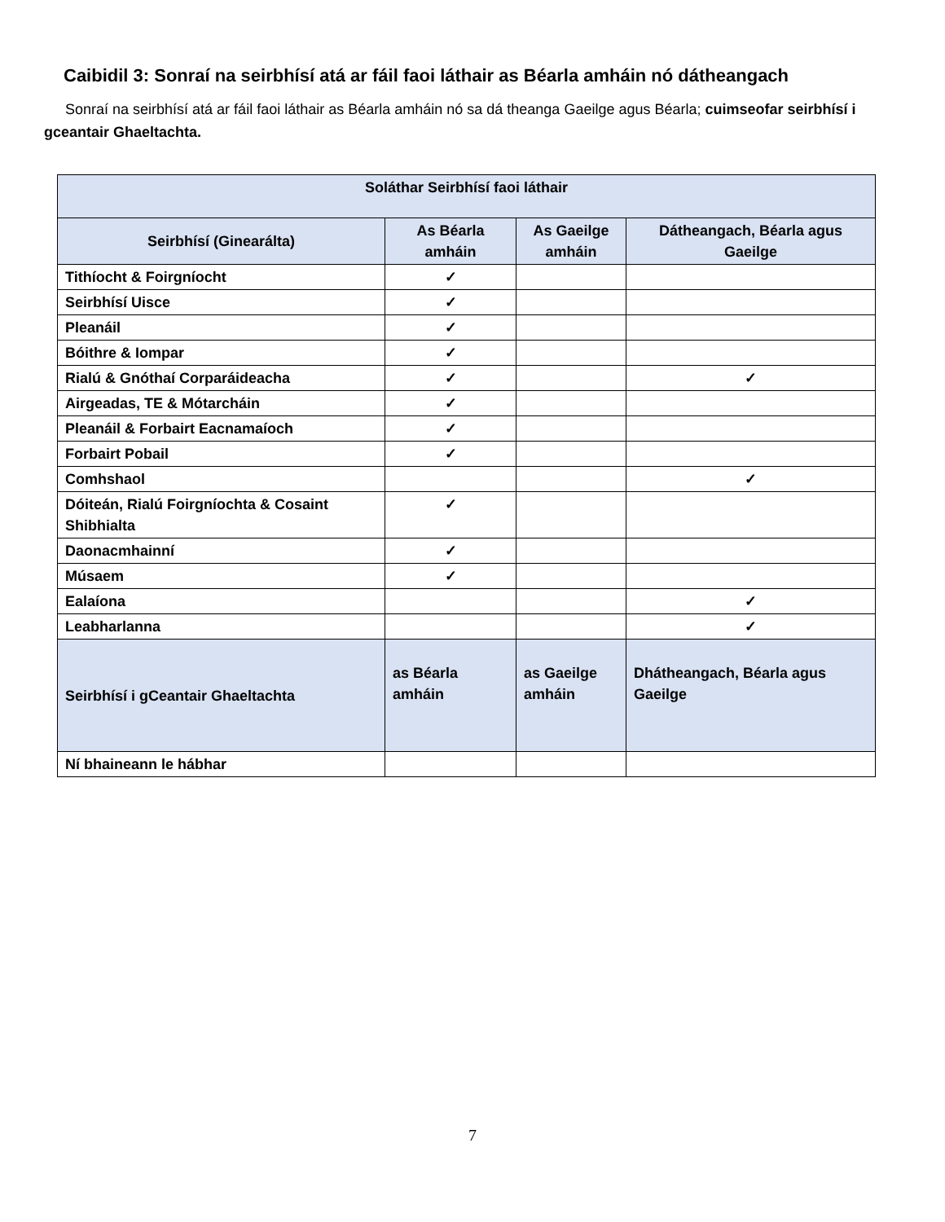Caibidil 3: Sonraí na seirbhísí atá ar fáil faoi láthair as Béarla amháin nó dátheangach
Sonraí na seirbhísí atá ar fáil faoi láthair as Béarla amháin nó sa dá theanga Gaeilge agus Béarla; cuimseofar seirbhísí i gceantair Ghaeltachta.
| Soláthar Seirbhísí faoi láthair | | | |
| --- | --- | --- | --- |
| Seirbhísí (Ginearálta) | As Béarla amháin | As Gaeilge amháin | Dátheangach, Béarla agus Gaeilge |
| Tithíocht & Foirgníocht | ✓ | | |
| Seirbhísí Uisce | ✓ | | |
| Pleanáil | ✓ | | |
| Bóithre & Iompar | ✓ | | |
| Rialú & Gnóthaí Corparáideacha | ✓ | | ✓ |
| Airgeadas, TE & Mótarcháin | ✓ | | |
| Pleanáil & Forbairt Eacnamaíoch | ✓ | | |
| Forbairt Pobail | ✓ | | |
| Comhshaol | | | ✓ |
| Dóiteán, Rialú Foirgníochta & Cosaint Shibhialta | ✓ | | |
| Daonacmhainní | ✓ | | |
| Músaem | ✓ | | |
| Ealaíona | | | ✓ |
| Leabharlanna | | | ✓ |
| Seirbhísí i gCeantair Ghaeltachta | as Béarla amháin | as Gaeilge amháin | Dhátheangach, Béarla agus Gaeilge |
| Ní bhaineann le hábhar | | | |
7